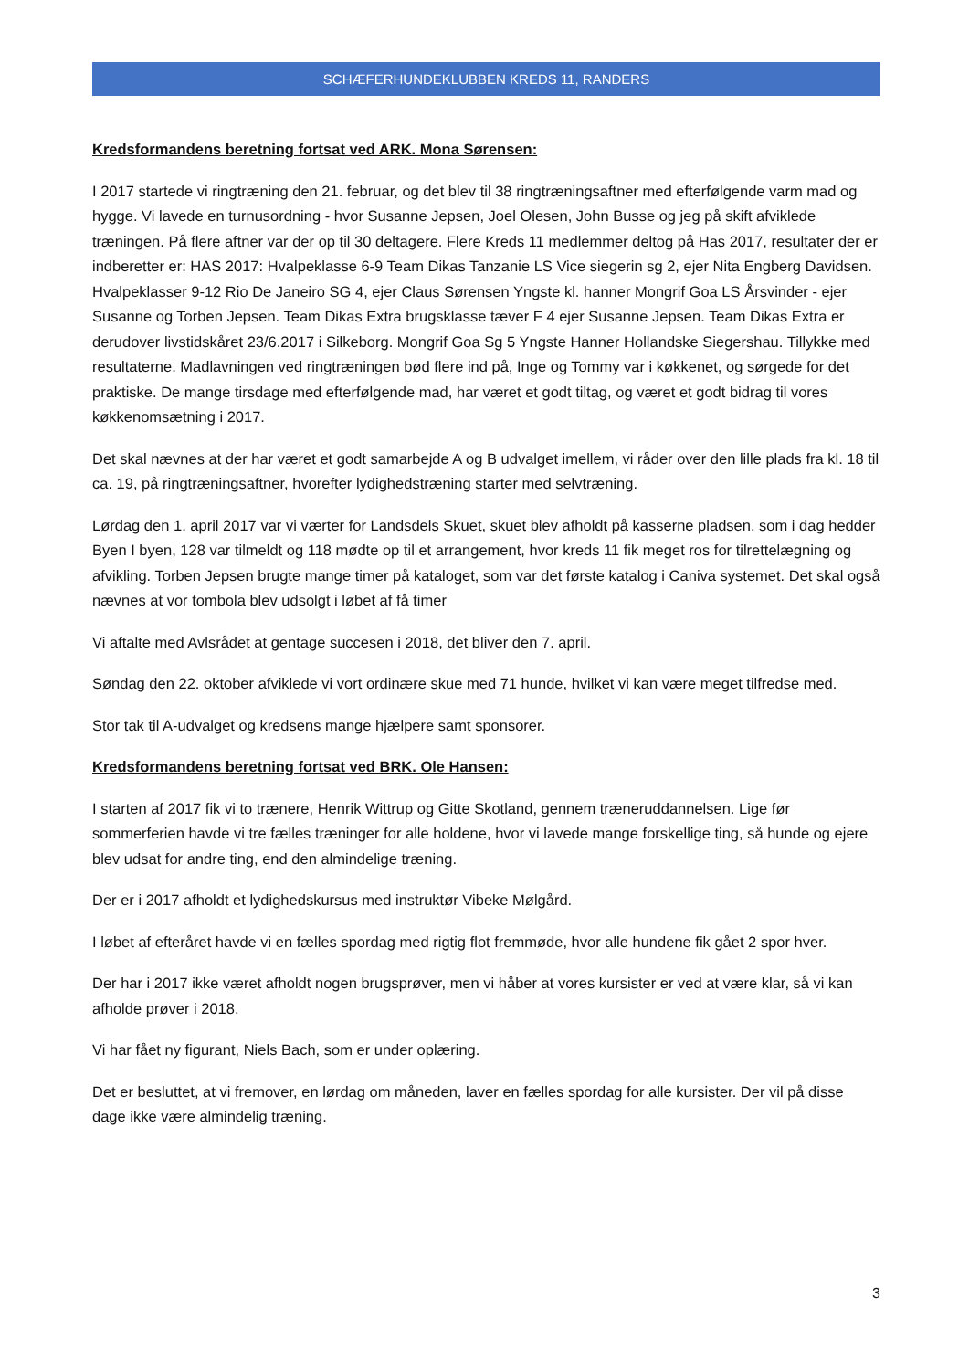SCHÆFERHUNDEKLUBBEN KREDS 11, RANDERS
Kredsformandens beretning fortsat ved ARK. Mona Sørensen:
I 2017 startede vi ringtræning den 21. februar, og det blev til 38 ringtræningsaftner med efterfølgende varm mad og hygge. Vi lavede en turnusordning - hvor Susanne Jepsen, Joel Olesen, John Busse og jeg på skift afviklede træningen. På flere aftner var der op til 30 deltagere. Flere Kreds 11 medlemmer deltog på Has 2017, resultater der er indberetter er: HAS 2017: Hvalpeklasse 6-9 Team Dikas Tanzanie LS Vice siegerin sg 2, ejer Nita Engberg Davidsen. Hvalpeklasser 9-12 Rio De Janeiro SG 4, ejer Claus Sørensen Yngste kl. hanner Mongrif Goa LS Årsvinder - ejer Susanne og Torben Jepsen. Team Dikas Extra brugsklasse tæver F 4 ejer Susanne Jepsen. Team Dikas Extra er derudover livstidskåret 23/6.2017 i Silkeborg. Mongrif Goa Sg 5 Yngste Hanner Hollandske Siegershau. Tillykke med resultaterne. Madlavningen ved ringtræningen bød flere ind på, Inge og Tommy var i køkkenet, og sørgede for det praktiske. De mange tirsdage med efterfølgende mad, har været et godt tiltag, og været et godt bidrag til vores køkkenomsætning i 2017.
Det skal nævnes at der har været et godt samarbejde A og B udvalget imellem, vi råder over den lille plads fra kl. 18 til ca. 19, på ringtræningsaftner, hvorefter lydighedstræning starter med selvtræning.
Lørdag den 1. april 2017 var vi værter for Landsdels Skuet, skuet blev afholdt på kasserne pladsen, som i dag hedder Byen I byen, 128 var tilmeldt og 118 mødte op til et arrangement, hvor kreds 11 fik meget ros for tilrettelægning og afvikling. Torben Jepsen brugte mange timer på kataloget, som var det første katalog i Caniva systemet. Det skal også nævnes at vor tombola blev udsolgt i løbet af få timer
Vi aftalte med Avlsrådet at gentage succesen i 2018, det bliver den 7. april.
Søndag den 22. oktober afviklede vi vort ordinære skue med 71 hunde, hvilket vi kan være meget tilfredse med.
Stor tak til A-udvalget og kredsens mange hjælpere samt sponsorer.
Kredsformandens beretning fortsat ved BRK. Ole Hansen:
I starten af 2017 fik vi to trænere, Henrik Wittrup og Gitte Skotland, gennem træneruddannelsen. Lige før sommerferien havde vi tre fælles træninger for alle holdene, hvor vi lavede mange forskellige ting, så hunde og ejere blev udsat for andre ting, end den almindelige træning.
Der er i 2017 afholdt et lydighedskursus med instruktør Vibeke Mølgård.
I løbet af efteråret havde vi en fælles spordag med rigtig flot fremmøde, hvor alle hundene fik gået 2 spor hver.
Der har i 2017 ikke været afholdt nogen brugsprøver, men vi håber at vores kursister er ved at være klar, så vi kan afholde prøver i 2018.
Vi har fået ny figurant, Niels Bach, som er under oplæring.
Det er besluttet, at vi fremover, en lørdag om måneden, laver en fælles spordag for alle kursister. Der vil på disse dage ikke være almindelig træning.
3